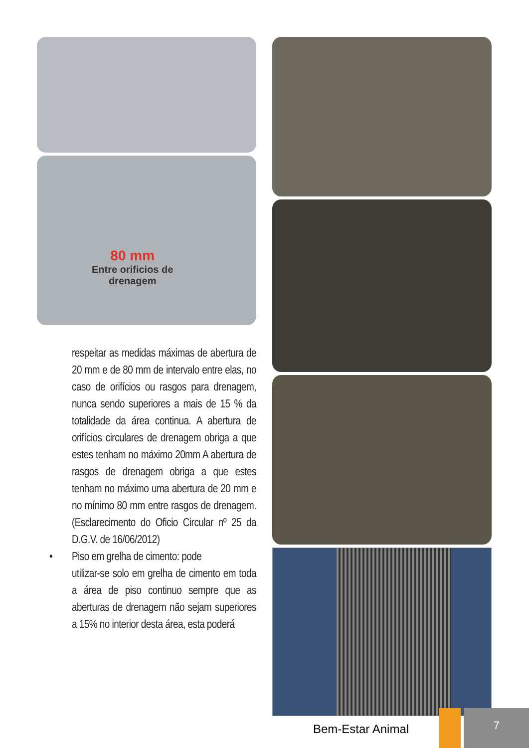80 mm
Entre orificios de
drenagem
respeitar as medidas máximas de abertura de 20 mm e de 80 mm de intervalo entre elas, no caso de orifícios ou rasgos para drenagem, nunca sendo superiores a mais de 15 % da totalidade da área continua. A abertura de orifícios circulares de drenagem obriga a que estes tenham no máximo 20mm A abertura de rasgos de drenagem obriga a que estes tenham no máximo uma abertura de 20 mm e no mínimo 80 mm entre rasgos de drenagem. (Esclarecimento do Oficio Circular nº 25 da D.G.V. de 16/06/2012)
• Piso em grelha de cimento: pode
utilizar-se solo em grelha de cimento em toda a área de piso continuo sempre que as aberturas de drenagem não sejam superiores a 15% no interior desta área, esta poderá
Bem-Estar Animal
7